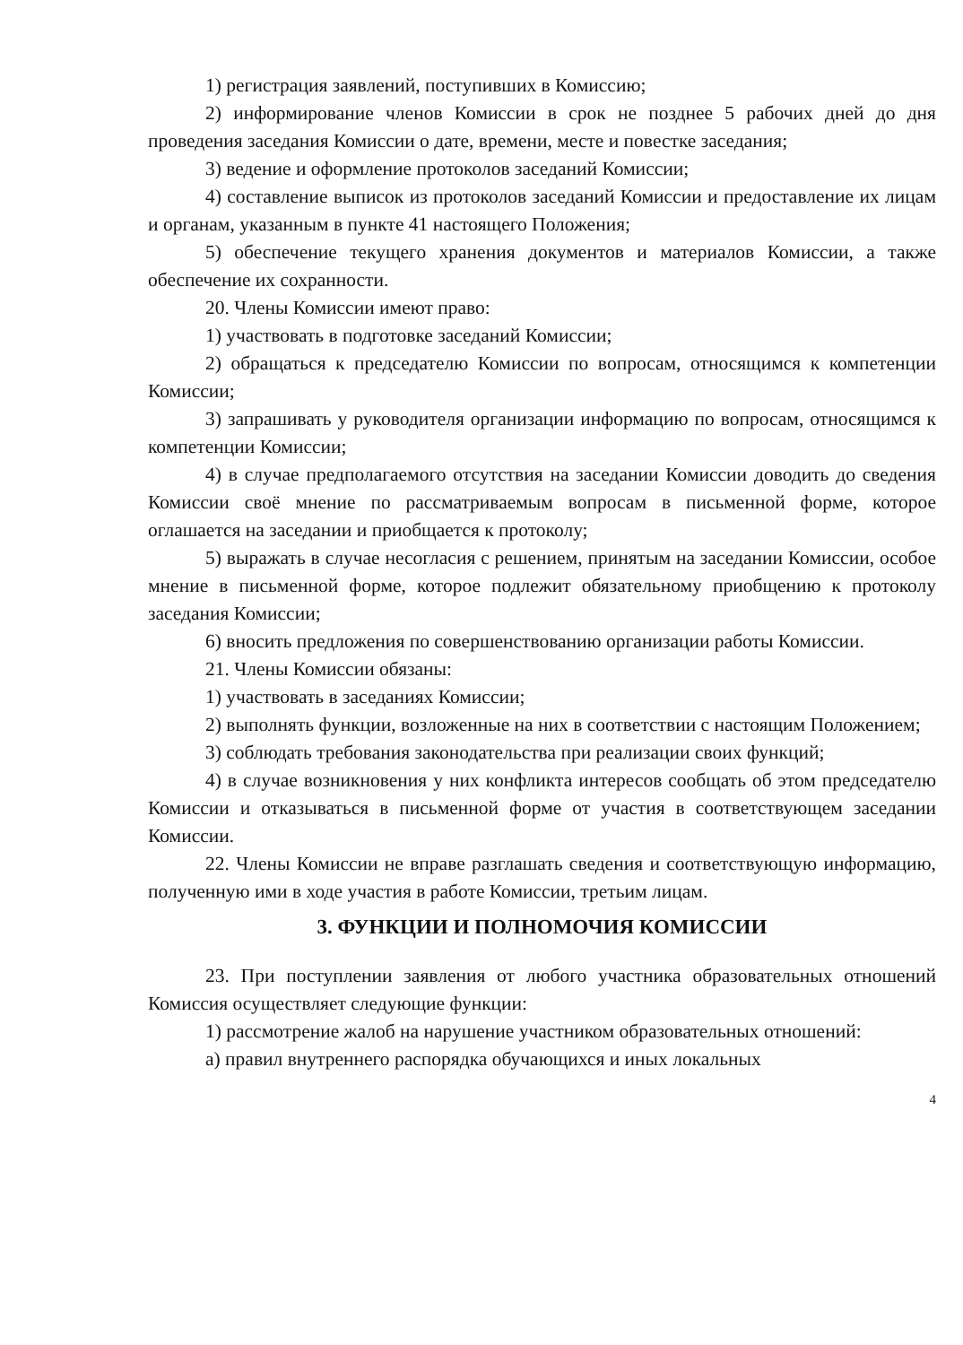1) регистрация заявлений, поступивших в Комиссию;
2) информирование членов Комиссии в срок не позднее 5 рабочих дней до дня проведения заседания Комиссии о дате, времени, месте и повестке заседания;
3) ведение и оформление протоколов заседаний Комиссии;
4) составление выписок из протоколов заседаний Комиссии и предоставление их лицам и органам, указанным в пункте 41 настоящего Положения;
5) обеспечение текущего хранения документов и материалов Комиссии, а также обеспечение их сохранности.
20. Члены Комиссии имеют право:
1) участвовать в подготовке заседаний Комиссии;
2) обращаться к председателю Комиссии по вопросам, относящимся к компетенции Комиссии;
3) запрашивать у руководителя организации информацию по вопросам, относящимся к компетенции Комиссии;
4) в случае предполагаемого отсутствия на заседании Комиссии доводить до сведения Комиссии своё мнение по рассматриваемым вопросам в письменной форме, которое оглашается на заседании и приобщается к протоколу;
5) выражать в случае несогласия с решением, принятым на заседании Комиссии, особое мнение в письменной форме, которое подлежит обязательному приобщению к протоколу заседания Комиссии;
6) вносить предложения по совершенствованию организации работы Комиссии.
21. Члены Комиссии обязаны:
1) участвовать в заседаниях Комиссии;
2) выполнять функции, возложенные на них в соответствии с настоящим Положением;
3) соблюдать требования законодательства при реализации своих функций;
4) в случае возникновения у них конфликта интересов сообщать об этом председателю Комиссии и отказываться в письменной форме от участия в соответствующем заседании Комиссии.
22. Члены Комиссии не вправе разглашать сведения и соответствующую информацию, полученную ими в ходе участия в работе Комиссии, третьим лицам.
3. ФУНКЦИИ И ПОЛНОМОЧИЯ КОМИССИИ
23. При поступлении заявления от любого участника образовательных отношений Комиссия осуществляет следующие функции:
1) рассмотрение жалоб на нарушение участником образовательных отношений:
а) правил внутреннего распорядка обучающихся и иных локальных
4